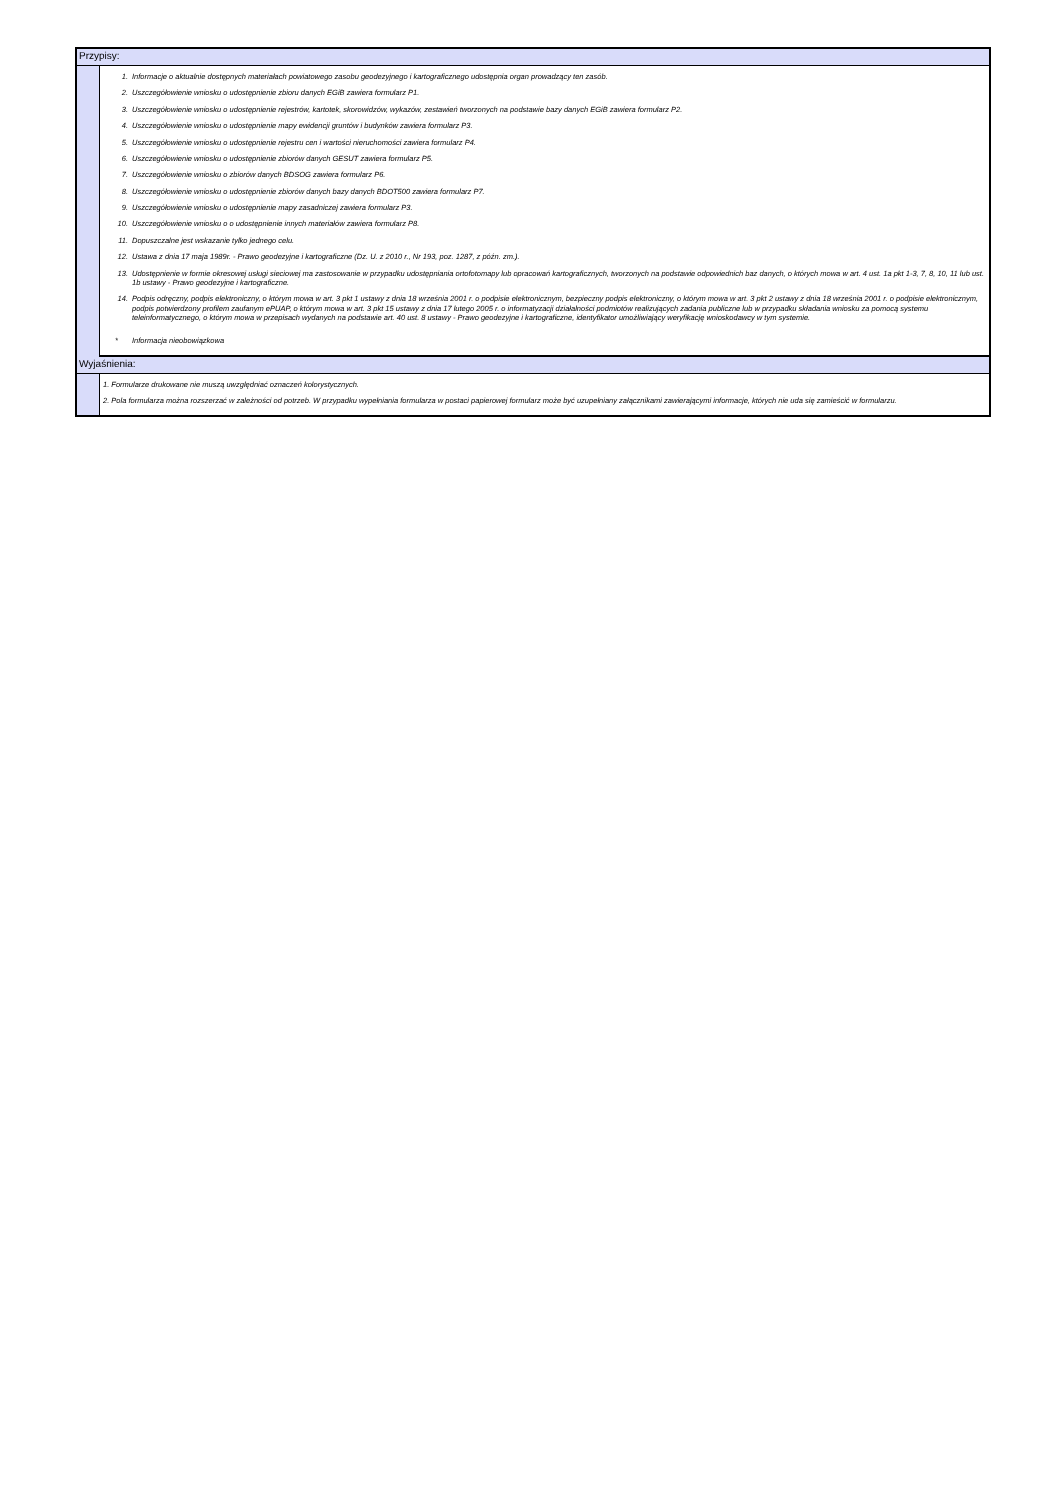Przypisy:
1. Informacje o aktualnie dostępnych materiałach powiatowego zasobu geodezyjnego i kartograficznego udostępnia organ prowadzący ten zasób.
2. Uszczegółowienie wniosku o udostępnienie zbioru danych EGiB zawiera formularz P1.
3. Uszczegółowienie wniosku o udostępnienie rejestrów, kartotek, skorowidzów, wykazów, zestawień tworzonych na podstawie bazy danych EGiB zawiera formularz P2.
4. Uszczegółowienie wniosku o udostępnienie mapy ewidencji gruntów i budynków zawiera formularz P3.
5. Uszczegółowienie wniosku o udostępnienie rejestru cen i wartości nieruchomości zawiera formularz P4.
6. Uszczegółowienie wniosku o udostępnienie zbiorów danych GESUT zawiera formularz P5.
7. Uszczegółowienie wniosku o zbiorów danych BDSOG zawiera formularz P6.
8. Uszczegółowienie wniosku o udostępnienie zbiorów danych bazy danych BDOT500 zawiera formularz P7.
9. Uszczegółowienie wniosku o udostępnienie mapy zasadniczej zawiera formularz P3.
10. Uszczegółowienie wniosku o o udostępnienie innych materiałów zawiera formularz P8.
11. Dopuszczalne jest wskazanie tylko jednego celu.
12. Ustawa z dnia 17 maja 1989r. - Prawo geodezyjne i kartograficzne (Dz. U. z 2010 r., Nr 193, poz. 1287, z późn. zm.).
13. Udostępnienie w formie okresowej usługi sieciowej ma zastosowanie w przypadku udostępniania ortofotomapy lub opracowań kartograficznych, tworzonych na podstawie odpowiednich baz danych, o których mowa w art. 4 ust. 1a pkt 1-3, 7, 8, 10, 11 lub ust. 1b ustawy - Prawo geodezyjne i kartograficzne.
14. Podpis odręczny, podpis elektroniczny, o którym mowa w art. 3 pkt 1 ustawy z dnia 18 września 2001 r. o podpisie elektronicznym, bezpieczny podpis elektroniczny, o którym mowa w art. 3 pkt 2 ustawy z dnia 18 września 2001 r. o podpisie elektronicznym, podpis potwierdzony profilem zaufanym ePUAP, o którym mowa w art. 3 pkt 15 ustawy z dnia 17 lutego 2005 r. o informatyzacji działalności podmiotów realizujących zadania publiczne lub w przypadku składania wniosku za pomocą systemu teleinformatycznego, o którym mowa w przepisach wydanych na podstawie art. 40 ust. 8 ustawy - Prawo geodezyjne i kartograficzne, identyfikator umożliwiający weryfikację wnioskodawcy w tym systemie.
* Informacja nieobowiązkowa
Wyjaśnienia:
1. Formularze drukowane nie muszą uwzględniać oznaczeń kolorystycznych.
2. Pola formularza można rozszerzać w zależności od potrzeb. W przypadku wypełniania formularza w postaci papierowej formularz może być uzupełniany załącznikami zawierającymi informacje, których nie uda się zamieścić w formularzu.